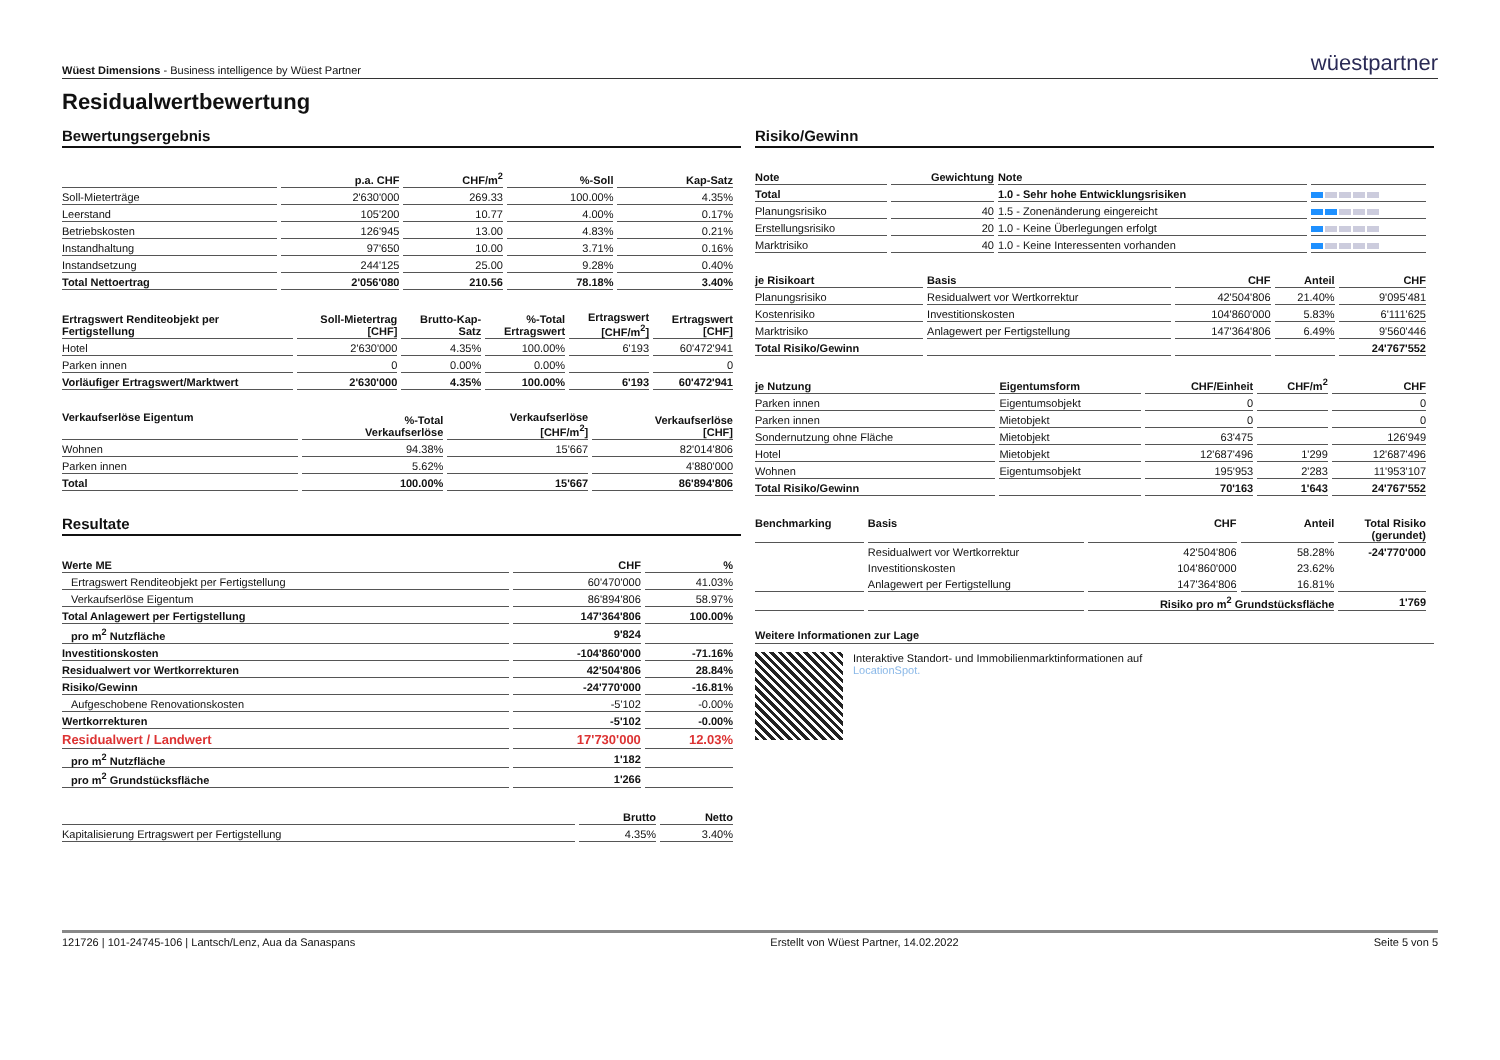Wüest Dimensions - Business intelligence by Wüest Partner
wüestpartner
Residualwertbewertung
Bewertungsergebnis
| | p.a. CHF | CHF/m<sup>2</sup> | %-Soll | Kap-Satz |
| --- | --- | --- | --- | --- |
| Soll-Mieterträge | 2'630'000 | 269.33 | 100.00% | 4.35% |
| Leerstand | 105'200 | 10.77 | 4.00% | 0.17% |
| Betriebskosten | 126'945 | 13.00 | 4.83% | 0.21% |
| Instandhaltung | 97'650 | 10.00 | 3.71% | 0.16% |
| Instandsetzung | 244'125 | 25.00 | 9.28% | 0.40% |
| Total Nettoertrag | 2'056'080 | 210.56 | 78.18% | 3.40% |
| Ertragswert Renditeobjekt per Fertigstellung | Soll-Mietertrag [CHF] | Brutto-Kap- Satz | %-Total Ertragswert | Ertragswert [CHF/m<sup>2</sup>] | Ertragswert [CHF] |
| --- | --- | --- | --- | --- | --- |
| Hotel | 2'630'000 | 4.35% | 100.00% | 6'193 | 60'472'941 |
| Parken innen | 0 | 0.00% | 0.00% | | 0 |
| Vorläufiger Ertragswert/Marktwert | 2'630'000 | 4.35% | 100.00% | 6'193 | 60'472'941 |
| Verkaufserlöse Eigentum | %-Total Verkaufserlöse | Verkaufserlöse [CHF/m<sup>2</sup>] | Verkaufserlöse [CHF] |
| --- | --- | --- | --- |
| Wohnen | 94.38% | 15'667 | 82'014'806 |
| Parken innen | 5.62% | | 4'880'000 |
| Total | 100.00% | 15'667 | 86'894'806 |
Resultate
| Werte ME | CHF | % |
| --- | --- | --- |
| Ertragswert Renditeobjekt per Fertigstellung | 60'470'000 | 41.03% |
| Verkaufserlöse Eigentum | 86'894'806 | 58.97% |
| Total Anlagewert per Fertigstellung | 147'364'806 | 100.00% |
| pro m<sup>2</sup> Nutzfläche | 9'824 | |
| Investitionskosten | -104'860'000 | -71.16% |
| Residualwert vor Wertkorrekturen | 42'504'806 | 28.84% |
| Risiko/Gewinn | -24'770'000 | -16.81% |
| Aufgeschobene Renovationskosten | -5'102 | -0.00% |
| Wertkorrekturen | -5'102 | -0.00% |
| Residualwert / Landwert | 17'730'000 | 12.03% |
| pro m<sup>2</sup> Nutzfläche | 1'182 | |
| pro m<sup>2</sup> Grundstücksfläche | 1'266 | |
| | Brutto | Netto |
| --- | --- | --- |
| Kapitalisierung Ertragswert per Fertigstellung | 4.35% | 3.40% |
Risiko/Gewinn
| Note | Gewichtung | Note | |
| --- | --- | --- | --- |
| Total | | 1.0 - Sehr hohe Entwicklungsrisiken | |
| Planungsrisiko | 40 | 1.5 - Zonenänderung eingereicht | |
| Erstellungsrisiko | 20 | 1.0 - Keine Überlegungen erfolgt | |
| Marktrisiko | 40 | 1.0 - Keine Interessenten vorhanden | |
| je Risikoart | Basis | CHF | Anteil | CHF |
| --- | --- | --- | --- | --- |
| Planungsrisiko | Residualwert vor Wertkorrektur | 42'504'806 | 21.40% | 9'095'481 |
| Kostenrisiko | Investitionskosten | 104'860'000 | 5.83% | 6'111'625 |
| Marktrisiko | Anlagewert per Fertigstellung | 147'364'806 | 6.49% | 9'560'446 |
| Total Risiko/Gewinn | | | | 24'767'552 |
| je Nutzung | Eigentumsform | CHF/Einheit | CHF/m<sup>2</sup> | CHF |
| --- | --- | --- | --- | --- |
| Parken innen | Eigentumsobjekt | 0 | | 0 |
| Parken innen | Mietobjekt | 0 | | 0 |
| Sondernutzung ohne Fläche | Mietobjekt | 63'475 | | 126'949 |
| Hotel | Mietobjekt | 12'687'496 | 1'299 | 12'687'496 |
| Wohnen | Eigentumsobjekt | 195'953 | 2'283 | 11'953'107 |
| Total Risiko/Gewinn | | 70'163 | 1'643 | 24'767'552 |
| Benchmarking | Basis | CHF | Anteil | Total Risiko (gerundet) |
| --- | --- | --- | --- | --- |
| | Residualwert vor Wertkorrektur | 42'504'806 | 58.28% | -24'770'000 |
| | Investitionskosten | 104'860'000 | 23.62% | |
| | Anlagewert per Fertigstellung | 147'364'806 | 16.81% | |
| | | Risiko pro m<sup>2</sup> Grundstücksfläche | | 1'769 |
Weitere Informationen zur Lage
Interaktive Standort- und Immobilienmarktinformationen auf
LocationSpot.
121726 | 101-24745-106 | Lantsch/Lenz, Aua da Sanaspans Erstellt von Wüest Partner, 14.02.2022 Seite 5 von 5